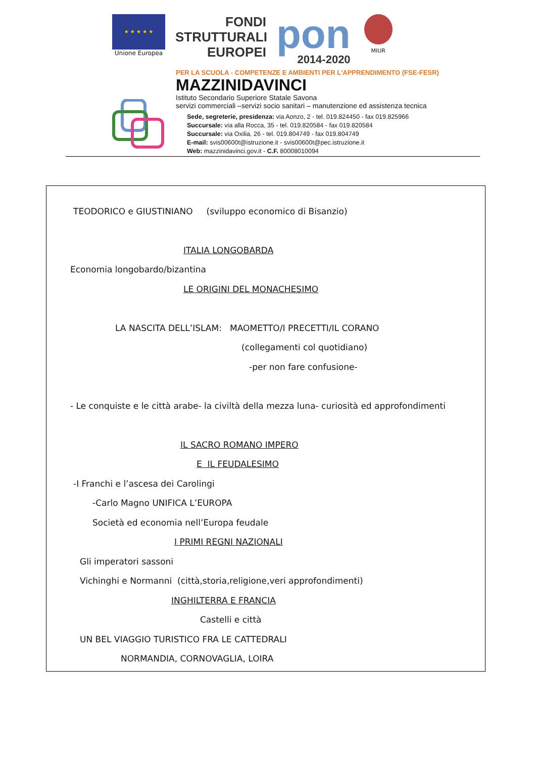★ ★ ★ ★ ★
Unione Europea
FONDI
STRUTTURALI
EUROPEI
pon
2014-2020
MIUR
PER LA SCUOLA - COMPETENZE E AMBIENTI PER L'APPRENDIMENTO (FSE-FESR)
MAZZINIDAVINCI
Istituto Secondario Superiore Statale Savona
servizi commerciali –servizi socio sanitari – manutenzione ed assistenza tecnica
Sede, segreterie, presidenza: via Aonzo, 2 - tel. 019.824450 - fax 019.825966
Succursale: via alla Rocca, 35 - tel. 019.820584 - fax 019.820584
Succursale: via Oxilia, 26 - tel. 019.804749 - fax 019.804749
E-mail: svis00600t@istruzione.it - svis00600t@pec.istruzione.it
Web: mazzinidavinci.gov.it - C.F. 80008010094
TEODORICO e GIUSTINIANO (sviluppo economico di Bisanzio)
ITALIA LONGOBARDA
Economia longobardo/bizantina
LE ORIGINI DEL MONACHESIMO
LA NASCITA DELL’ISLAM: MAOMETTO/I PRECETTI/IL CORANO
(collegamenti col quotidiano)
-per non fare confusione-
- Le conquiste e le città arabe- la civiltà della mezza luna- curiosità ed approfondimenti
IL SACRO ROMANO IMPERO
E IL FEUDALESIMO
-I Franchi e l’ascesa dei Carolingi
-Carlo Magno UNIFICA L’EUROPA
Società ed economia nell’Europa feudale
I PRIMI REGNI NAZIONALI
Gli imperatori sassoni
Vichinghi e Normanni (città,storia,religione,veri approfondimenti)
INGHILTERRA E FRANCIA
Castelli e città
UN BEL VIAGGIO TURISTICO FRA LE CATTEDRALI
NORMANDIA, CORNOVAGLIA, LOIRA